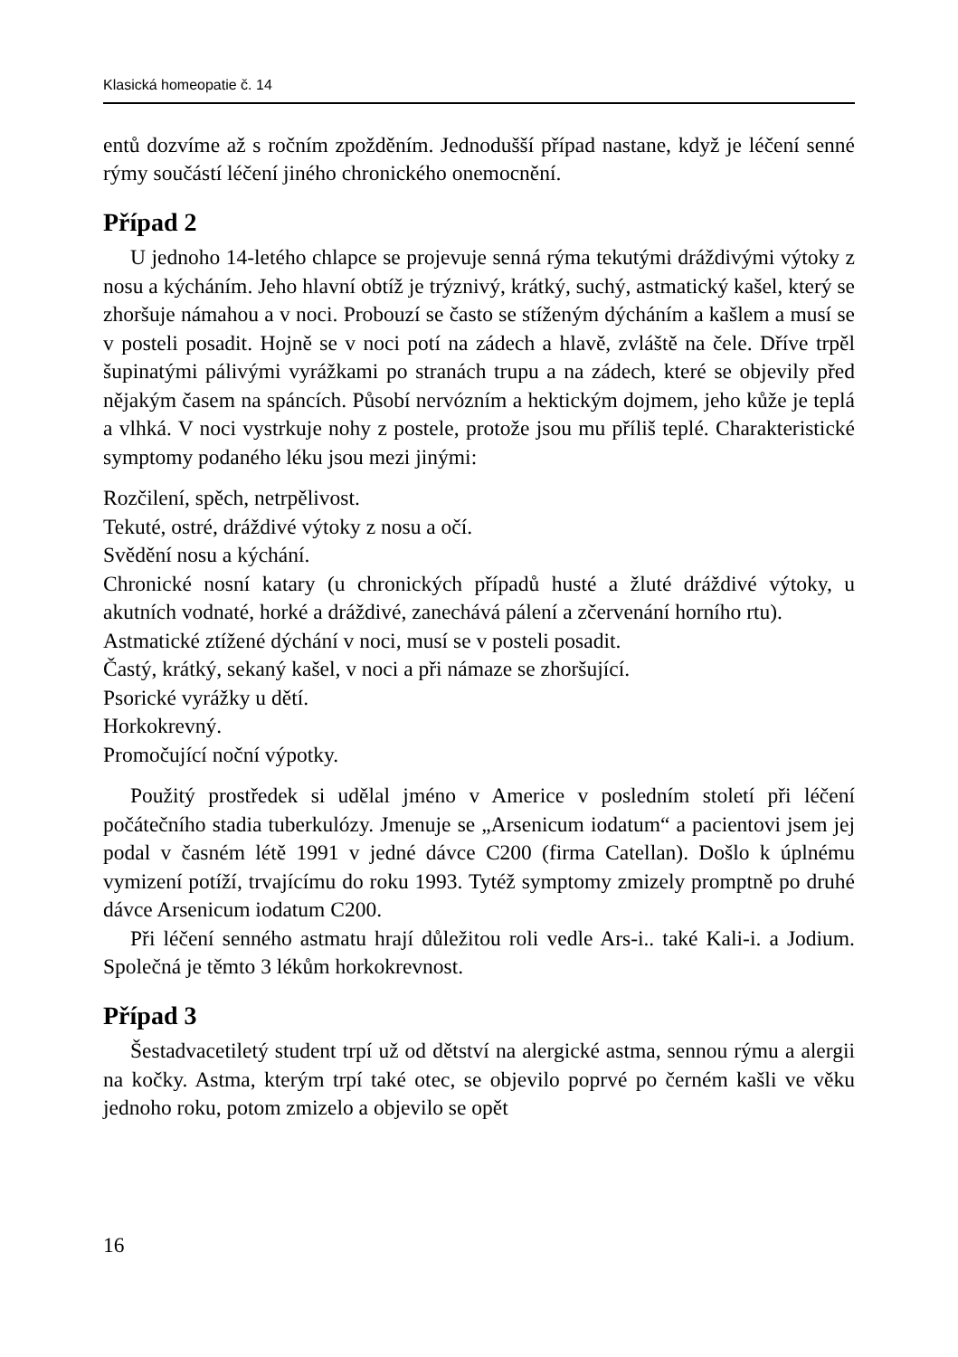Klasická homeopatie č. 14
entů dozvíme až s ročním zpožděním. Jednodušší případ nastane, když je léčení senné rýmy součástí léčení jiného chronického onemocnění.
Případ 2
U jednoho 14-letého chlapce se projevuje senná rýma tekutými dráždivými výtoky z nosu a kýcháním. Jeho hlavní obtíž je trýznivý, krátký, suchý, astmatický kašel, který se zhoršuje námahou a v noci. Probouzí se často se stíženým dýcháním a kašlem a musí se v posteli posadit. Hojně se v noci potí na zádech a hlavě, zvláště na čele. Dříve trpěl šupinatými pálivými vyrážkami po stranách trupu a na zádech, které se objevily před nějakým časem na spáncích. Působí nervózním a hektickým dojmem, jeho kůže je teplá a vlhká. V noci vystrkuje nohy z postele, protože jsou mu příliš teplé. Charakteristické symptomy podaného léku jsou mezi jinými:
Rozčilení, spěch, netrpělivost.
Tekuté, ostré, dráždivé výtoky z nosu a očí.
Svědění nosu a kýchání.
Chronické nosní katary (u chronických případů husté a žluté dráždivé výtoky, u akutních vodnaté, horké a dráždivé, zanechává pálení a zčervenání horního rtu).
Astmatické ztížené dýchání v noci, musí se v posteli posadit.
Častý, krátký, sekaný kašel, v noci a při námaze se zhoršující.
Psorické vyrážky u dětí.
Horkokrevný.
Promočující noční výpotky.
Použitý prostředek si udělal jméno v Americe v posledním století při léčení počátečního stadia tuberkulózy. Jmenuje se „Arsenicum iodatum“ a pacientovi jsem jej podal v časném létě 1991 v jedné dávce C200 (firma Catellan). Došlo k úplnému vymizení potíží, trvajícímu do roku 1993. Tytéž symptomy zmizely promptně po druhé dávce Arsenicum iodatum C200.
Při léčení senného astmatu hrají důležitou roli vedle Ars-i.. také Kali-i. a Jodium. Společná je těmto 3 lékům horkokrevnost.
Případ 3
Šestadvacetiletý student trpí už od dětství na alergické astma, sennou rýmu a alergii na kočky. Astma, kterým trpí také otec, se objevilo poprvé po černém kašli ve věku jednoho roku, potom zmizelo a objevilo se opět
16